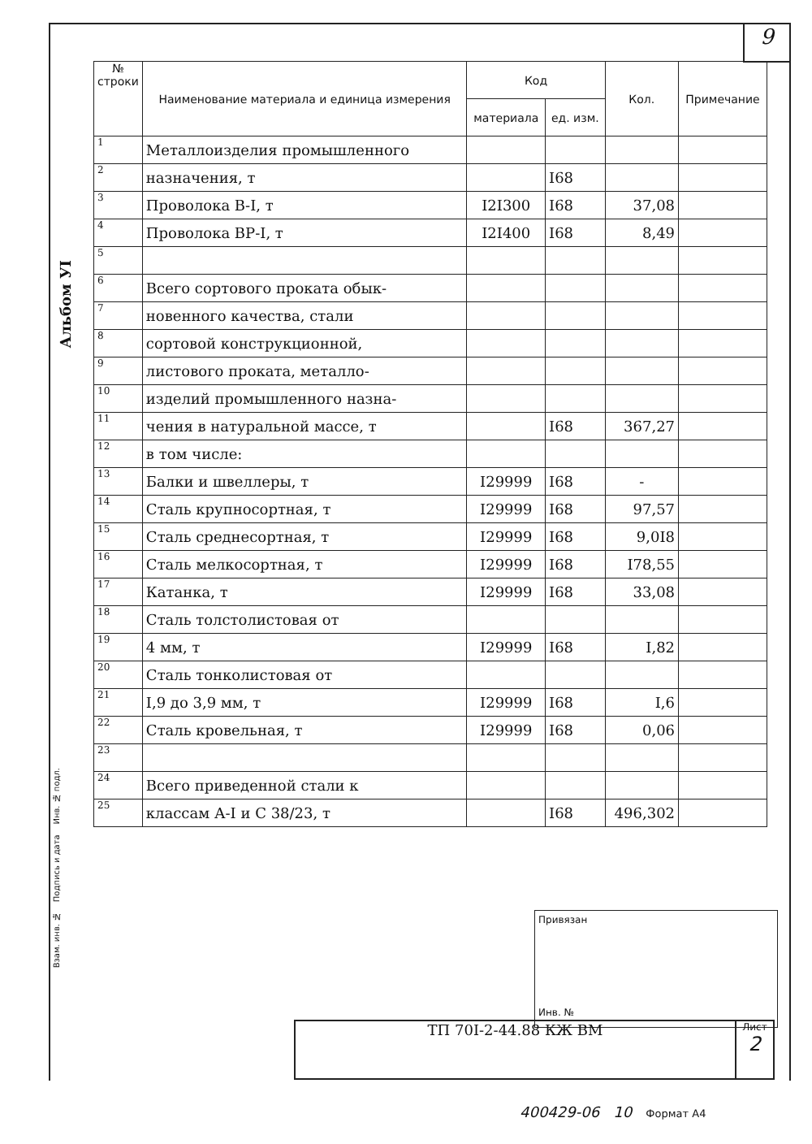9
Альбом УI
| № строки | Наименование материала и единица измерения | Код | | Кол. | Примечание |
| --- | --- | --- | --- | --- | --- |
| | | материала | ед. изм. | | |
| 1 | Металлоизделия промышленного | | | | |
| 2 | назначения, т | | I68 | | |
| 3 | Проволока В-I, т | I2I300 | I68 | 37,08 | |
| 4 | Проволока ВР-I, т | I2I400 | I68 | 8,49 | |
| 5 | | | | | |
| 6 | Всего сортового проката обык- | | | | |
| 7 | новенного качества, стали | | | | |
| 8 | сортовой конструкционной, | | | | |
| 9 | листового проката, металло- | | | | |
| 10 | изделий промышленного назна- | | | | |
| 11 | чения в натуральной массе, т | | I68 | 367,27 | |
| 12 | в том числе: | | | | |
| 13 | Балки и швеллеры, т | I29999 | I68 | - | |
| 14 | Сталь крупносортная, т | I29999 | I68 | 97,57 | |
| 15 | Сталь среднесортная, т | I29999 | I68 | 9,0I8 | |
| 16 | Сталь мелкосортная, т | I29999 | I68 | I78,55 | |
| 17 | Катанка, т | I29999 | I68 | 33,08 | |
| 18 | Сталь толстолистовая от | | | | |
| 19 | 4 мм, т | I29999 | I68 | I,82 | |
| 20 | Сталь тонколистовая от | | | | |
| 21 | I,9 до 3,9 мм, т | I29999 | I68 | I,6 | |
| 22 | Сталь кровельная, т | I29999 | I68 | 0,06 | |
| 23 | | | | | |
| 24 | Всего приведенной стали к | | | | |
| 25 | классам А-I и С 38/23, т | | I68 | 496,302 | |
Привязан
Инв. №
Взам. инв. № Подпись и дата Инв. № подл.
ТП 70I-2-44.88 КЖ ВМ
Лист
2
400429-06 10 Формат А4